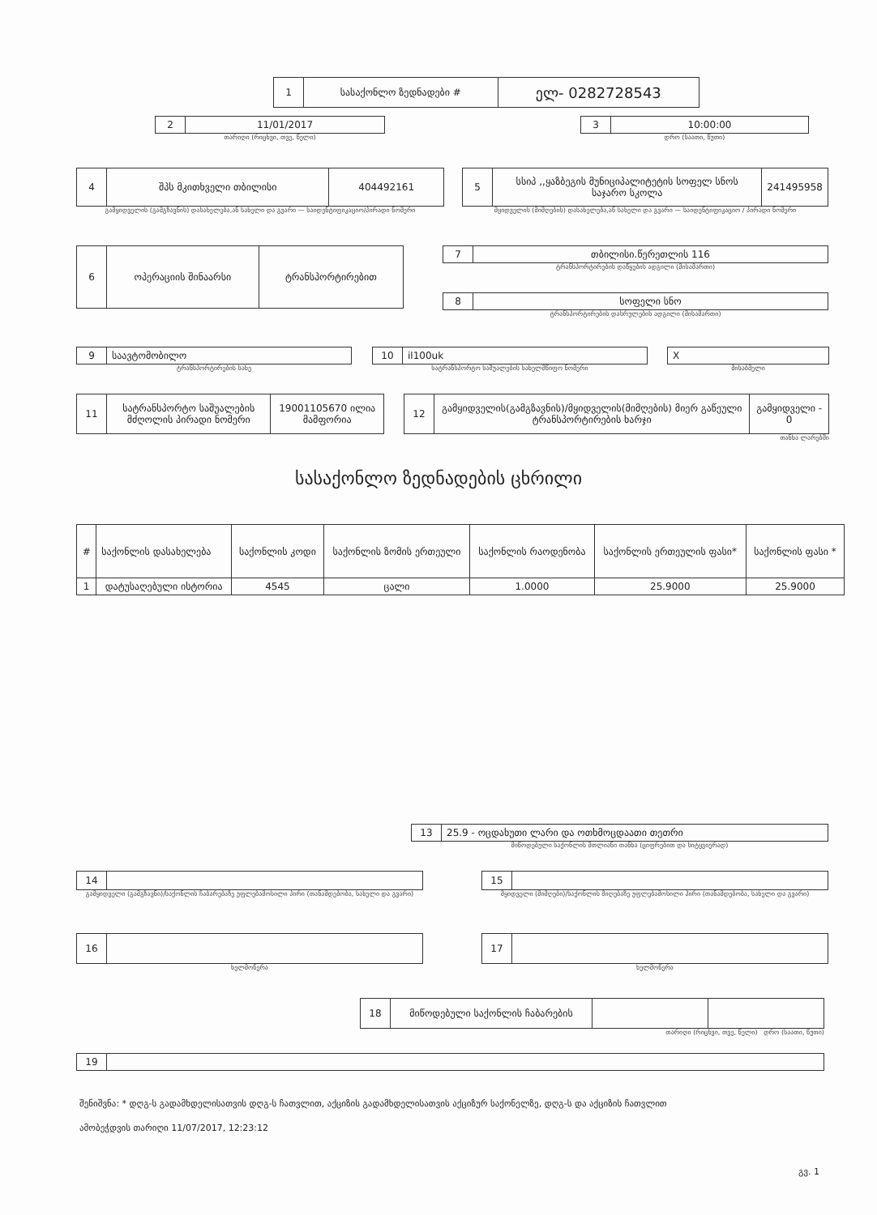| 1 | სასაქონლო ზედნადები # | ელ- 0282728543 |
| 2 | 11/01/2017 |
თარიღი (რიცხვი, თვე, წელი)
| 3 | 10:00:00 |
დრო (საათი, წუთი)
| 4 | შპს მკითხველი თბილისი | 404492161 |
გამყიდველის (გამგზავნის) დასახელება,ან სახელი და გვარი — საიდენტიფიკაციო/პირადი ნომერი
| 5 | სსიპ ,,ყაზბეგის მუნიციპალიტეტის სოფელ სნოს საჯარო სკოლა | 241495958 |
მყიდველის (მიმღების) დასახელება,ან სახელი და გვარი — საიდენტიფიკაციო / პირადი ნომერი
| 6 | ოპერაციის შინაარსი | ტრანსპორტირებით |
| 7 | თბილისი.წერეთლის 116 |
ტრანსპორტირების დაწყების ადგილი (მისამართი)
| 8 | სოფელი სნო |
ტრანსპორტირების დასრულების ადგილი (მისამართი)
| 9 | საავტომობილო |
ტრანსპორტირების სახე
| 10 | il100uk |
სატრანსპორტო საშუალების სახელმწიფო ნომერი
| X |
მისაბმელი
| 11 | სატრანსპორტო საშუალების მძღოლის პირადი ნომერი | 19001105670 ილია მამფორია |
| 12 | გამყიდველის(გამგზავნის)/მყიდველის(მიმღების) მიერ გაწეული ტრანსპორტირების ხარჯი | გამყიდველი - 0 |
თანხა ლარებში
სასაქონლო ზედნადების ცხრილი
| # | საქონლის დასახელება | საქონლის კოდი | საქონლის ზომის ერთეული | საქონლის რაოდენობა | საქონლის ერთეულის ფასი* | საქონლის ფასი * |
| --- | --- | --- | --- | --- | --- | --- |
| 1 | დატუსაღებული ისტორია | 4545 | ცალი | 1.0000 | 25.9000 | 25.9000 |
| 13 | 25.9 - ოცდახუთი ლარი და ოთხმოცდაათი თეთრი |
მიწოდებული საქონლის მთლიანი თანხა (ციფრებით და სიტყვიერად)
| 14 | |
გამყიდველი (გამგზავნი)/საქონლის ჩაბარებაზე უფლებამოსილი პირი (თანამდებობა, სახელი და გვარი)
| 15 | |
მყიდველი (მიმღები)/საქონლის მიღებაზე უფლებამოსილი პირი (თანამდებობა, სახელი და გვარი)
| 16 | |
ხელმოწერა
| 17 | |
ხელმოწერა
| 18 | მიწოდებული საქონლის ჩაბარების | | |
თარიღი (რიცხვი, თვე, წელი) დრო (საათი, წუთი)
| 19 | |
შენიშვნა: * დღგ-ს გადამხდელისათვის დღგ-ს ჩათვლით, აქციზის გადამხდელისათვის აქციზურ საქონელზე, დღგ-ს და აქციზის ჩათვლით
ამობეჭდვის თარიღი 11/07/2017, 12:23:12
გვ. 1